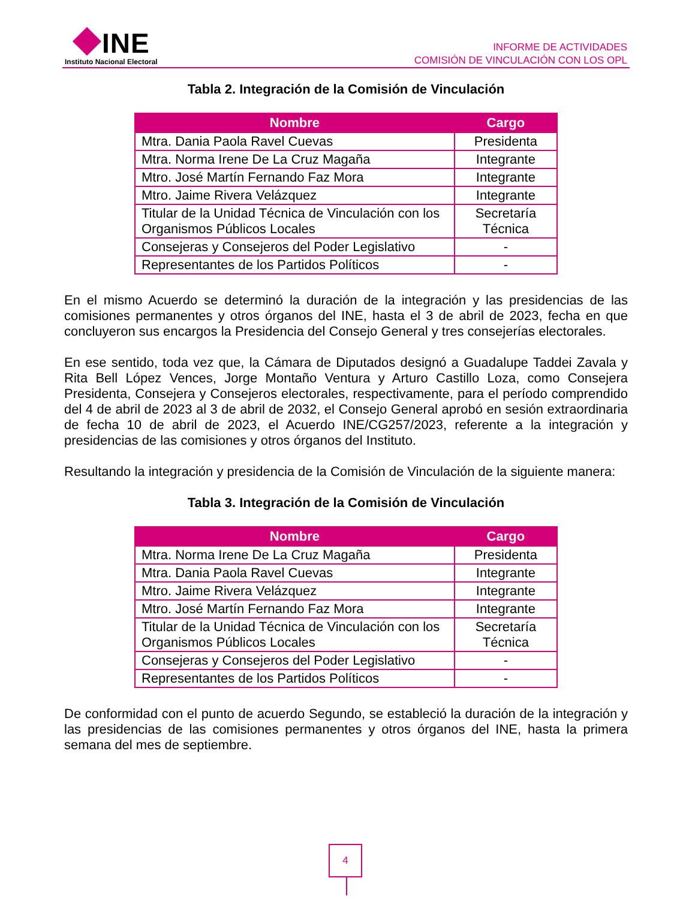INE
Instituto Nacional Electoral
INFORME DE ACTIVIDADES
COMISIÓN DE VINCULACIÓN CON LOS OPL
Tabla 2. Integración de la Comisión de Vinculación
| Nombre | Cargo |
| --- | --- |
| Mtra. Dania Paola Ravel Cuevas | Presidenta |
| Mtra. Norma Irene De La Cruz Magaña | Integrante |
| Mtro. José Martín Fernando Faz Mora | Integrante |
| Mtro. Jaime Rivera Velázquez | Integrante |
| Titular de la Unidad Técnica de Vinculación con los Organismos Públicos Locales | Secretaría Técnica |
| Consejeras y Consejeros del Poder Legislativo | - |
| Representantes de los Partidos Políticos | - |
En el mismo Acuerdo se determinó la duración de la integración y las presidencias de las comisiones permanentes y otros órganos del INE, hasta el 3 de abril de 2023, fecha en que concluyeron sus encargos la Presidencia del Consejo General y tres consejerías electorales.
En ese sentido, toda vez que, la Cámara de Diputados designó a Guadalupe Taddei Zavala y Rita Bell López Vences, Jorge Montaño Ventura y Arturo Castillo Loza, como Consejera Presidenta, Consejera y Consejeros electorales, respectivamente, para el período comprendido del 4 de abril de 2023 al 3 de abril de 2032, el Consejo General aprobó en sesión extraordinaria de fecha 10 de abril de 2023, el Acuerdo INE/CG257/2023, referente a la integración y presidencias de las comisiones y otros órganos del Instituto.
Resultando la integración y presidencia de la Comisión de Vinculación de la siguiente manera:
Tabla 3. Integración de la Comisión de Vinculación
| Nombre | Cargo |
| --- | --- |
| Mtra. Norma Irene De La Cruz Magaña | Presidenta |
| Mtra. Dania Paola Ravel Cuevas | Integrante |
| Mtro. Jaime Rivera Velázquez | Integrante |
| Mtro. José Martín Fernando Faz Mora | Integrante |
| Titular de la Unidad Técnica de Vinculación con los Organismos Públicos Locales | Secretaría Técnica |
| Consejeras y Consejeros del Poder Legislativo | - |
| Representantes de los Partidos Políticos | - |
De conformidad con el punto de acuerdo Segundo, se estableció la duración de la integración y las presidencias de las comisiones permanentes y otros órganos del INE, hasta la primera semana del mes de septiembre.
4